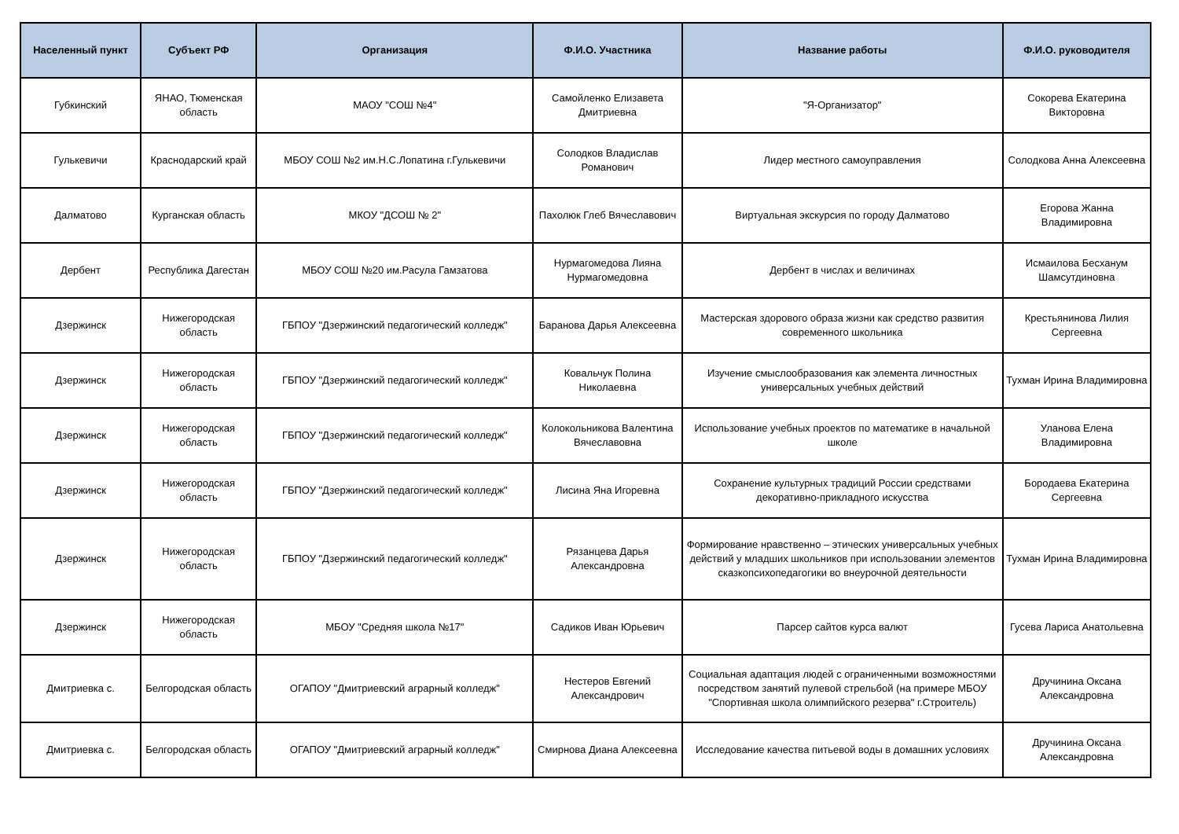| Населенный пункт | Субъект РФ | Организация | Ф.И.О. Участника | Название работы | Ф.И.О. руководителя |
| --- | --- | --- | --- | --- | --- |
| Губкинский | ЯНАО, Тюменская область | МАОУ "СОШ №4" | Самойленко Елизавета Дмитриевна | "Я-Организатор" | Сокорева Екатерина Викторовна |
| Гулькевичи | Краснодарский край | МБОУ СОШ №2 им.Н.С.Лопатина г.Гулькевичи | Солодков Владислав Романович | Лидер местного самоуправления | Солодкова Анна Алексеевна |
| Далматово | Курганская область | МКОУ "ДСОШ № 2" | Пахолюк Глеб Вячеславович | Виртуальная экскурсия по городу Далматово | Егорова Жанна Владимировна |
| Дербент | Республика Дагестан | МБОУ СОШ №20 им.Расула Гамзатова | Нурмагомедова Лияна Нурмагомедовна | Дербент в числах и величинах | Исмаилова Бесханум Шамсутдиновна |
| Дзержинск | Нижегородская область | ГБПОУ "Дзержинский педагогический колледж" | Баранова Дарья Алексеевна | Мастерская здорового образа жизни как средство развития современного школьника | Крестьянинова Лилия Сергеевна |
| Дзержинск | Нижегородская область | ГБПОУ "Дзержинский педагогический колледж" | Ковальчук Полина Николаевна | Изучение смыслообразования как элемента личностных универсальных учебных действий | Тухман Ирина Владимировна |
| Дзержинск | Нижегородская область | ГБПОУ "Дзержинский педагогический колледж" | Колокольникова Валентина Вячеславовна | Использование учебных проектов по математике в начальной школе | Уланова Елена Владимировна |
| Дзержинск | Нижегородская область | ГБПОУ "Дзержинский педагогический колледж" | Лисина Яна Игоревна | Сохранение культурных традиций России средствами декоративно-прикладного искусства | Бородаева Екатерина Сергеевна |
| Дзержинск | Нижегородская область | ГБПОУ "Дзержинский педагогический колледж" | Рязанцева Дарья Александровна | Формирование нравственно – этических универсальных учебных действий у младших школьников при использовании элементов сказкопсихопедагогики во внеурочной деятельности | Тухман Ирина Владимировна |
| Дзержинск | Нижегородская область | МБОУ "Средняя школа №17" | Садиков Иван Юрьевич | Парсер сайтов курса валют | Гусева Лариса Анатольевна |
| Дмитриевка с. | Белгородская область | ОГАПОУ "Дмитриевский аграрный колледж" | Нестеров Евгений Александрович | Социальная адаптация людей с ограниченными возможностями посредством занятий пулевой стрельбой (на примере МБОУ "Спортивная школа олимпийского резерва" г.Строитель) | Дручинина Оксана Александровна |
| Дмитриевка с. | Белгородская область | ОГАПОУ "Дмитриевский аграрный колледж" | Смирнова Диана Алексеевна | Исследование качества питьевой воды в домашних условиях | Дручинина Оксана Александровна |